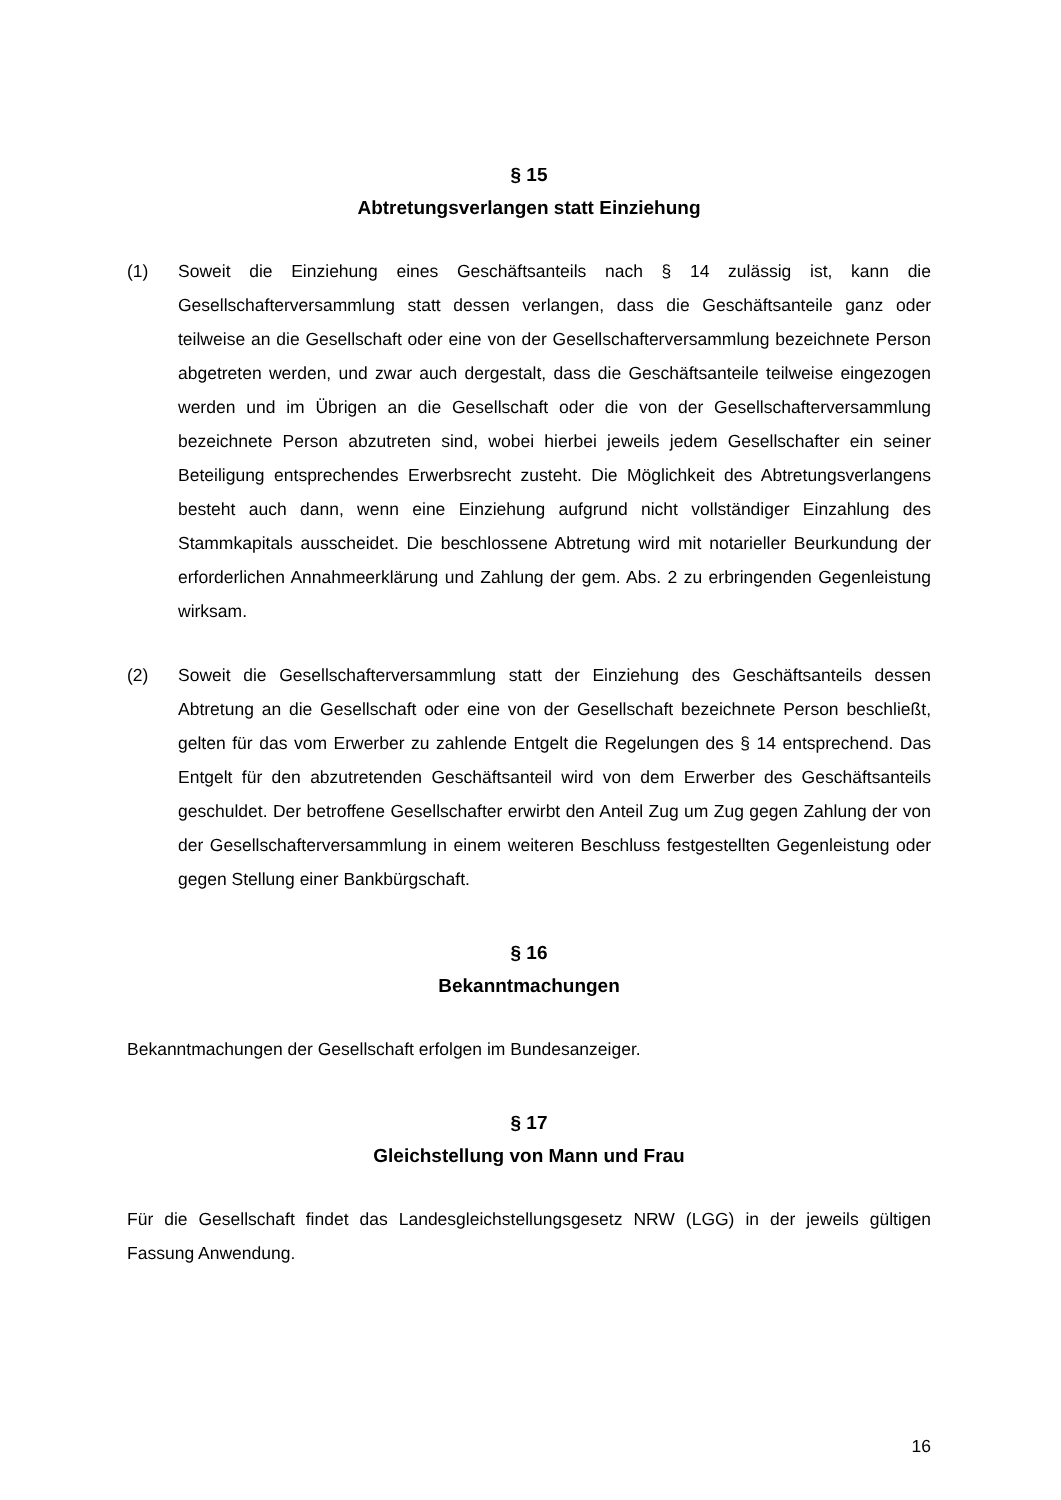§ 15
Abtretungsverlangen statt Einziehung
(1) Soweit die Einziehung eines Geschäftsanteils nach § 14 zulässig ist, kann die Gesellschafterversammlung statt dessen verlangen, dass die Geschäftsanteile ganz oder teilweise an die Gesellschaft oder eine von der Gesellschafterversammlung bezeichnete Person abgetreten werden, und zwar auch dergestalt, dass die Geschäftsanteile teilweise eingezogen werden und im Übrigen an die Gesellschaft oder die von der Gesellschafterversammlung bezeichnete Person abzutreten sind, wobei hierbei jeweils jedem Gesellschafter ein seiner Beteiligung entsprechendes Erwerbsrecht zusteht. Die Möglichkeit des Abtretungsverlangens besteht auch dann, wenn eine Einziehung aufgrund nicht vollständiger Einzahlung des Stammkapitals ausscheidet. Die beschlossene Abtretung wird mit notarieller Beurkundung der erforderlichen Annahmeerklärung und Zahlung der gem. Abs. 2 zu erbringenden Gegenleistung wirksam.
(2) Soweit die Gesellschafterversammlung statt der Einziehung des Geschäftsanteils dessen Abtretung an die Gesellschaft oder eine von der Gesellschaft bezeichnete Person beschließt, gelten für das vom Erwerber zu zahlende Entgelt die Regelungen des § 14 entsprechend. Das Entgelt für den abzutretenden Geschäftsanteil wird von dem Erwerber des Geschäftsanteils geschuldet. Der betroffene Gesellschafter erwirbt den Anteil Zug um Zug gegen Zahlung der von der Gesellschafterversammlung in einem weiteren Beschluss festgestellten Gegenleistung oder gegen Stellung einer Bankbürgschaft.
§ 16
Bekanntmachungen
Bekanntmachungen der Gesellschaft erfolgen im Bundesanzeiger.
§ 17
Gleichstellung von Mann und Frau
Für die Gesellschaft findet das Landesgleichstellungsgesetz NRW (LGG) in der jeweils gültigen Fassung Anwendung.
16